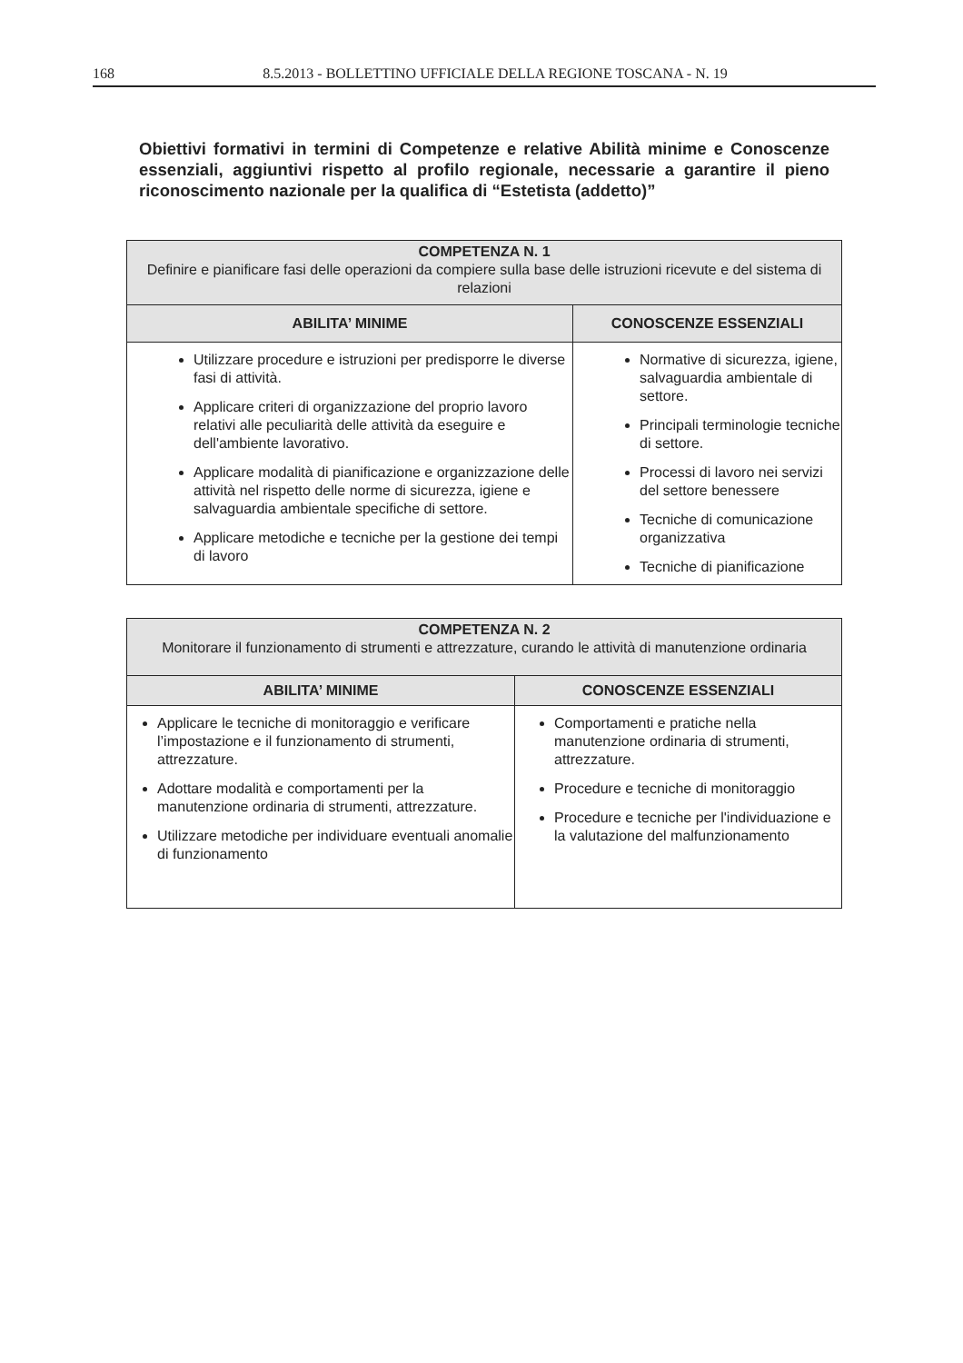168 8.5.2013 - BOLLETTINO UFFICIALE DELLA REGIONE TOSCANA - N. 19
Obiettivi formativi in termini di Competenze e relative Abilità minime e Conoscenze essenziali, aggiuntivi rispetto al profilo regionale, necessarie a garantire il pieno riconoscimento nazionale per la qualifica di “Estetista (addetto)”
| COMPETENZA N. 1 Definire e pianificare fasi delle operazioni da compiere sulla base delle istruzioni ricevute e del sistema di relazioni | |
| --- | --- |
| ABILITA’ MINIME | CONOSCENZE ESSENZIALI |
| Utilizzare procedure e istruzioni per predisporre le diverse fasi di attività. Applicare criteri di organizzazione del proprio lavoro relativi alle peculiarità delle attività da eseguire e dell'ambiente lavorativo. Applicare modalità di pianificazione e organizzazione delle attività nel rispetto delle norme di sicurezza, igiene e salvaguardia ambientale specifiche di settore. Applicare metodiche e tecniche per la gestione dei tempi di lavoro | Normative di sicurezza, igiene, salvaguardia ambientale di settore. Principali terminologie tecniche di settore. Processi di lavoro nei servizi del settore benessere Tecniche di comunicazione organizzativa Tecniche di pianificazione |
| COMPETENZA N. 2 Monitorare il funzionamento di strumenti e attrezzature, curando le attività di manutenzione ordinaria | |
| --- | --- |
| ABILITA’ MINIME | CONOSCENZE ESSENZIALI |
| Applicare le tecniche di monitoraggio e verificare l’impostazione e il funzionamento di strumenti, attrezzature. Adottare modalità e comportamenti per la manutenzione ordinaria di strumenti, attrezzature. Utilizzare metodiche per individuare eventuali anomalie di funzionamento | Comportamenti e pratiche nella manutenzione ordinaria di strumenti, attrezzature. Procedure e tecniche di monitoraggio Procedure e tecniche per l'individuazione e la valutazione del malfunzionamento |